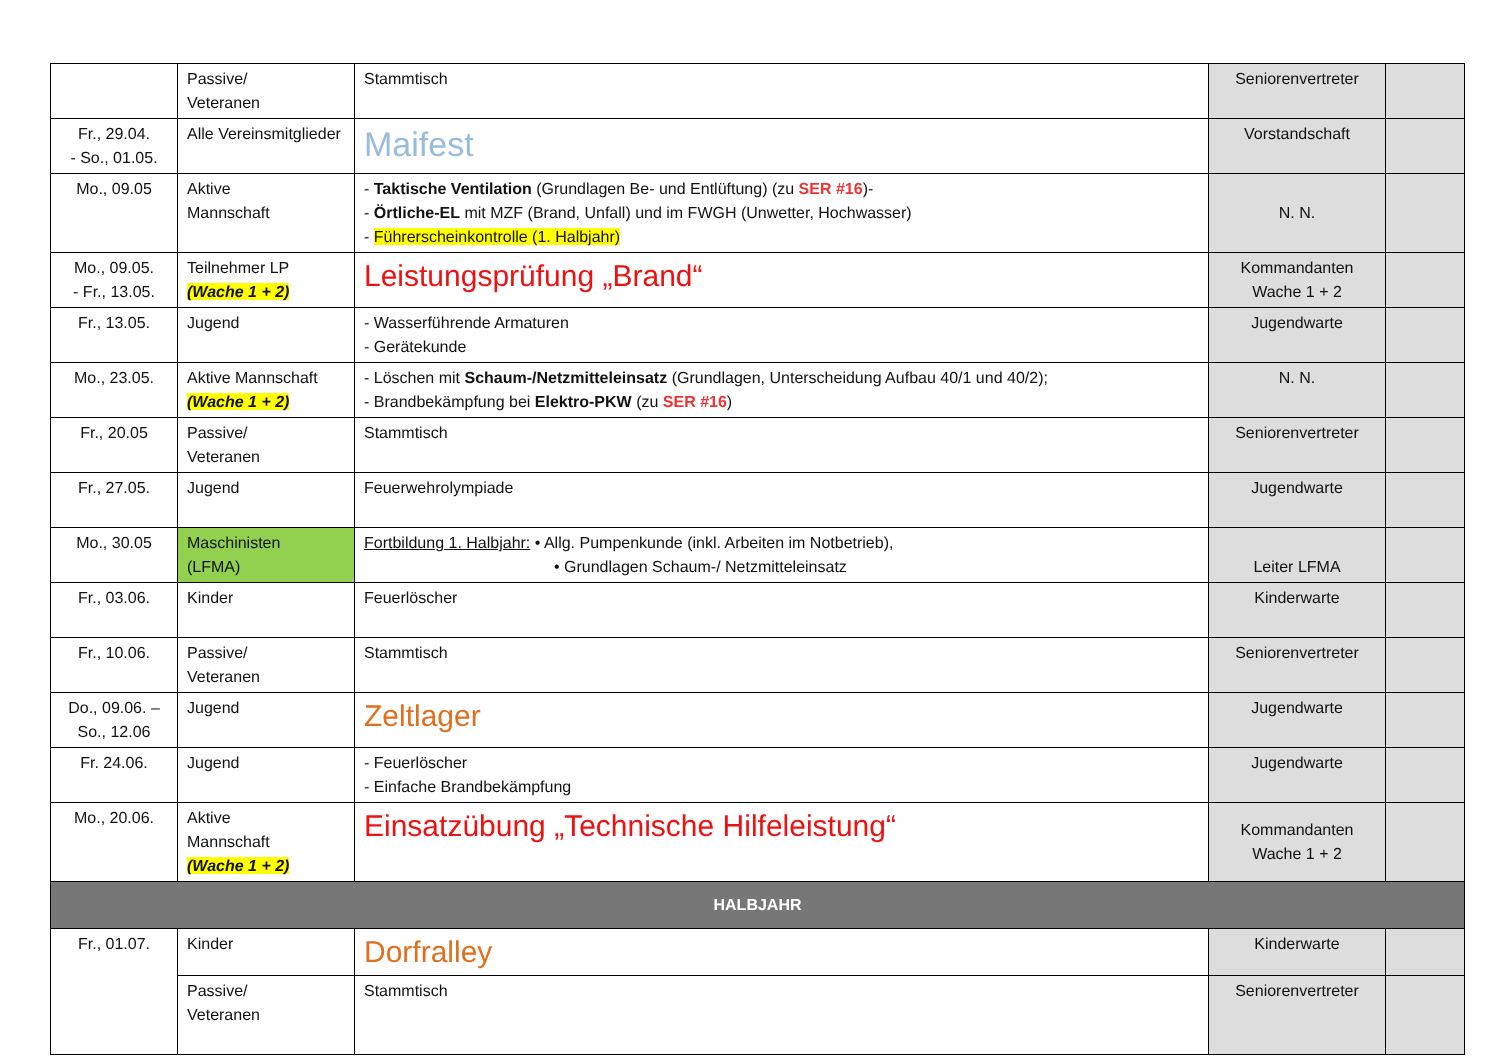| | Passive/ Veteranen | Stammtisch | Seniorenvertreter | |
| Fr., 29.04. - So., 01.05. | Alle Vereinsmitglieder | Maifest | Vorstandschaft | |
| Mo., 09.05 | Aktive Mannschaft | - Taktische Ventilation (Grundlagen Be- und Entlüftung) (zu SER #16 )- - Örtliche-EL mit MZF (Brand, Unfall) und im FWGH (Unwetter, Hochwasser) - Führerscheinkontrolle (1. Halbjahr) | N. N. | |
| Mo., 09.05. - Fr., 13.05. | Teilnehmer LP (Wache 1 + 2) | Leistungsprüfung „Brand“ | Kommandanten Wache 1 + 2 | |
| Fr., 13.05. | Jugend | - Wasserführende Armaturen - Gerätekunde | Jugendwarte | |
| Mo., 23.05. | Aktive Mannschaft (Wache 1 + 2) | - Löschen mit Schaum-/Netzmitteleinsatz (Grundlagen, Unterscheidung Aufbau 40/1 und 40/2); - Brandbekämpfung bei Elektro-PKW (zu SER #16 ) | N. N. | |
| Fr., 20.05 | Passive/ Veteranen | Stammtisch | Seniorenvertreter | |
| Fr., 27.05. | Jugend | Feuerwehrolympiade | Jugendwarte | |
| Mo., 30.05 | Maschinisten (LFMA) | Fortbildung 1. Halbjahr: • Allg. Pumpenkunde (inkl. Arbeiten im Notbetrieb), • Grundlagen Schaum-/ Netzmitteleinsatz | Leiter LFMA | |
| Fr., 03.06. | Kinder | Feuerlöscher | Kinderwarte | |
| Fr., 10.06. | Passive/ Veteranen | Stammtisch | Seniorenvertreter | |
| Do., 09.06. – So., 12.06 | Jugend | Zeltlager | Jugendwarte | |
| Fr. 24.06. | Jugend | - Feuerlöscher - Einfache Brandbekämpfung | Jugendwarte | |
| Mo., 20.06. | Aktive Mannschaft (Wache 1 + 2) | Einsatzübung „Technische Hilfeleistung“ | Kommandanten Wache 1 + 2 | |
| HALBJAHR | | | | |
| Fr., 01.07. | Kinder | Dorfralley | Kinderwarte | |
| | Passive/ Veteranen | Stammtisch | Seniorenvertreter | |